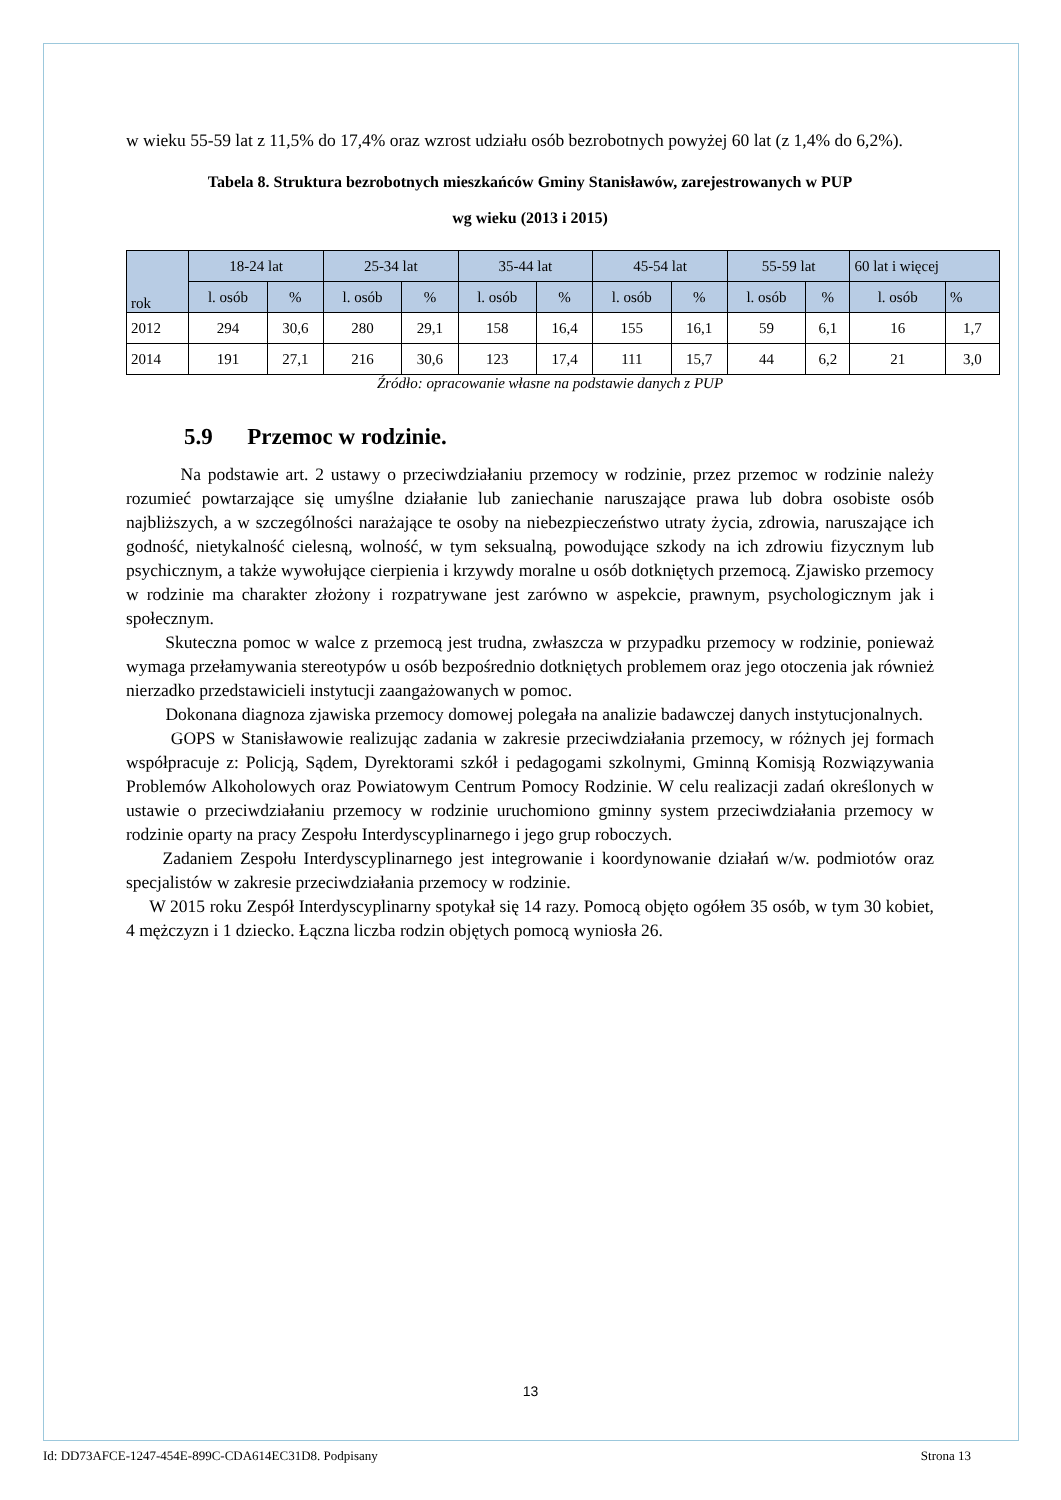w wieku 55-59 lat z 11,5% do 17,4% oraz wzrost udziału osób bezrobotnych powyżej 60 lat (z 1,4% do 6,2%).
Tabela 8. Struktura bezrobotnych mieszkańców Gminy Stanisławów, zarejestrowanych w PUP
wg wieku (2013 i 2015)
| rok | 18-24 lat | | 25-34 lat | | 35-44 lat | | 45-54 lat | | 55-59 lat | | 60 lat i więcej | |
| | l. osób | % | l. osób | % | l. osób | % | l. osób | % | l. osób | % | l. osób | % |
| 2012 | 294 | 30,6 | 280 | 29,1 | 158 | 16,4 | 155 | 16,1 | 59 | 6,1 | 16 | 1,7 |
| 2014 | 191 | 27,1 | 216 | 30,6 | 123 | 17,4 | 111 | 15,7 | 44 | 6,2 | 21 | 3,0 |
Źródło: opracowanie własne na podstawie danych z PUP
5.9 Przemoc w rodzinie.
Na podstawie art. 2 ustawy o przeciwdziałaniu przemocy w rodzinie, przez przemoc w rodzinie należy rozumieć powtarzające się umyślne działanie lub zaniechanie naruszające prawa lub dobra osobiste osób najbliższych, a w szczególności narażające te osoby na niebezpieczeństwo utraty życia, zdrowia, naruszające ich godność, nietykalność cielesną, wolność, w tym seksualną, powodujące szkody na ich zdrowiu fizycznym lub psychicznym, a także wywołujące cierpienia i krzywdy moralne u osób dotkniętych przemocą. Zjawisko przemocy w rodzinie ma charakter złożony i rozpatrywane jest zarówno w aspekcie, prawnym, psychologicznym jak i społecznym.
Skuteczna pomoc w walce z przemocą jest trudna, zwłaszcza w przypadku przemocy w rodzinie, ponieważ wymaga przełamywania stereotypów u osób bezpośrednio dotkniętych problemem oraz jego otoczenia jak również nierzadko przedstawicieli instytucji zaangażowanych w pomoc.
Dokonana diagnoza zjawiska przemocy domowej polegała na analizie badawczej danych instytucjonalnych.
GOPS w Stanisławowie realizując zadania w zakresie przeciwdziałania przemocy, w różnych jej formach współpracuje z: Policją, Sądem, Dyrektorami szkół i pedagogami szkolnymi, Gminną Komisją Rozwiązywania Problemów Alkoholowych oraz Powiatowym Centrum Pomocy Rodzinie. W celu realizacji zadań określonych w ustawie o przeciwdziałaniu przemocy w rodzinie uruchomiono gminny system przeciwdziałania przemocy w rodzinie oparty na pracy Zespołu Interdyscyplinarnego i jego grup roboczych.
Zadaniem Zespołu Interdyscyplinarnego jest integrowanie i koordynowanie działań w/w. podmiotów oraz specjalistów w zakresie przeciwdziałania przemocy w rodzinie.
W 2015 roku Zespół Interdyscyplinarny spotykał się 14 razy. Pomocą objęto ogółem 35 osób, w tym 30 kobiet, 4 mężczyzn i 1 dziecko. Łączna liczba rodzin objętych pomocą wyniosła 26.
13
Id: DD73AFCE-1247-454E-899C-CDA614EC31D8. Podpisany Strona 13